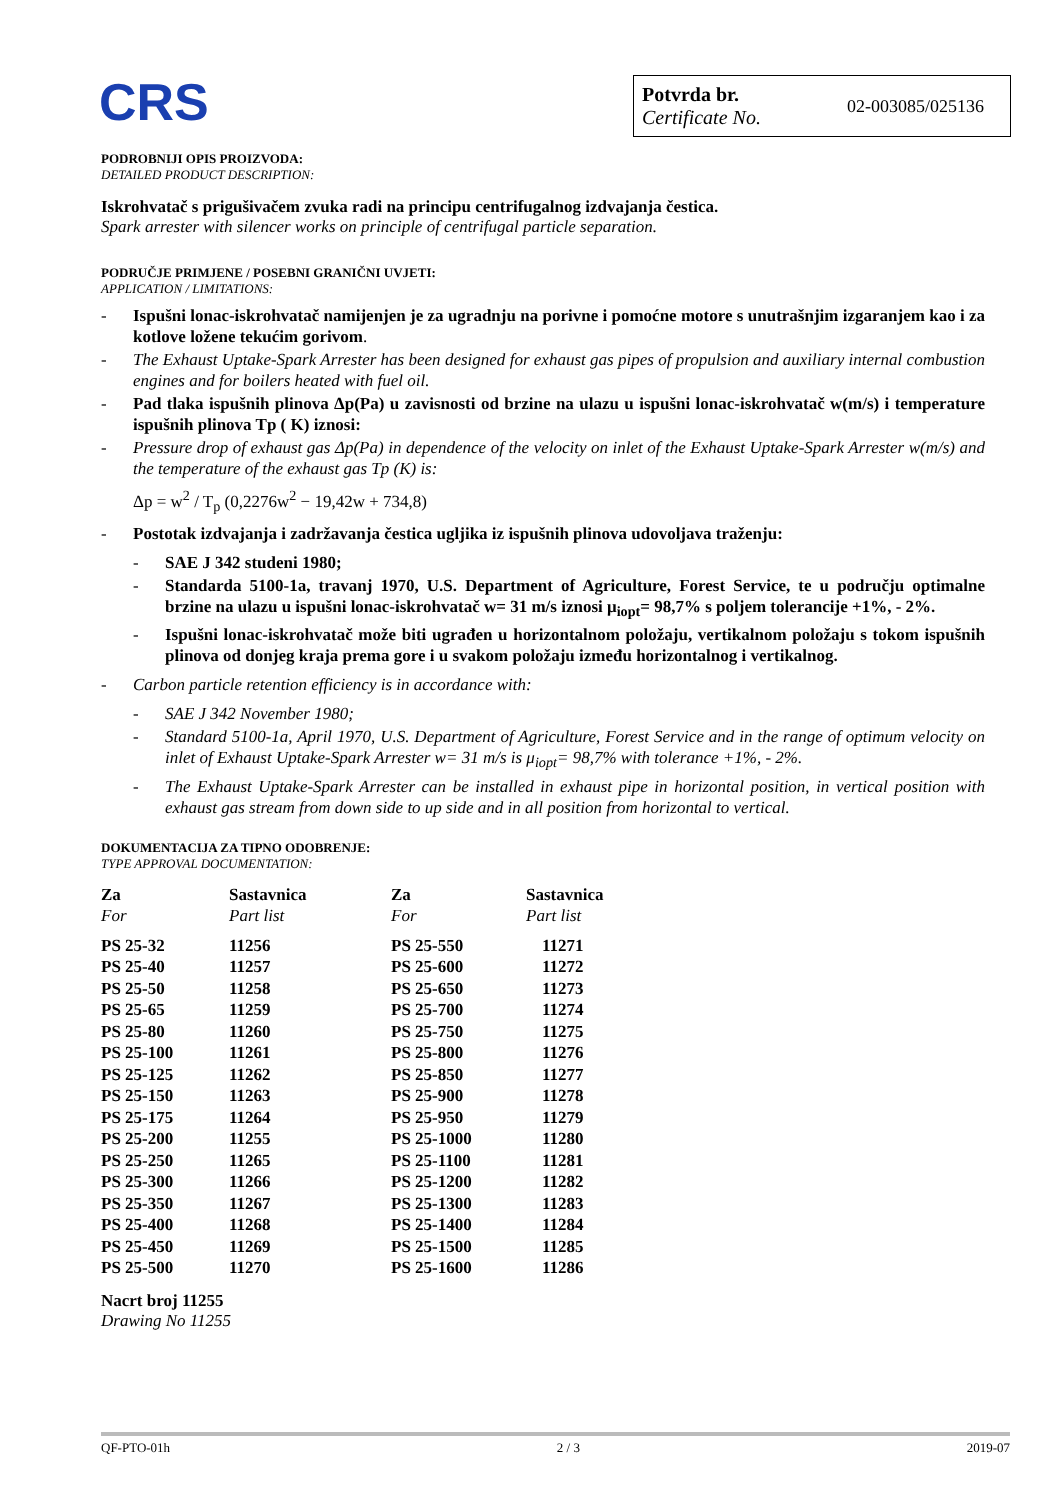CRS
Potvrda br.
Certificate No.
02-003085/025136
PODROBNIJI OPIS PROIZVODA:
DETAILED PRODUCT DESCRIPTION:
Iskrohvatač s prigušivačem zvuka radi na principu centrifugalnog izdvajanja čestica.
Spark arrester with silencer works on principle of centrifugal particle separation.
PODRUČJE PRIMJENE / POSEBNI GRANIČNI UVJETI:
APPLICATION / LIMITATIONS:
- Ispušni lonac-iskrohvatač namijenjen je za ugradnju na porivne i pomoćne motore s unutrašnjim izgaranjem kao i za kotlove ložene tekućim gorivom.
- The Exhaust Uptake-Spark Arrester has been designed for exhaust gas pipes of propulsion and auxiliary internal combustion engines and for boilers heated with fuel oil.
- Pad tlaka ispušnih plinova Δp(Pa) u zavisnosti od brzine na ulazu u ispušni lonac-iskrohvatač w(m/s) i temperature ispušnih plinova Tp ( K) iznosi:
- Pressure drop of exhaust gas Δp(Pa) in dependence of the velocity on inlet of the Exhaust Uptake-Spark Arrester w(m/s) and the temperature of the exhaust gas Tp (K) is:
Δp = w<sup>2</sup> / T<sub>p</sub> (0,2276w<sup>2</sup> − 19,42w + 734,8)
- Postotak izdvajanja i zadržavanja čestica ugljika iz ispušnih plinova udovoljava traženju:
- SAE J 342 studeni 1980;
- Standarda 5100-1a, travanj 1970, U.S. Department of Agriculture, Forest Service, te u području optimalne brzine na ulazu u ispušni lonac-iskrohvatač w= 31 m/s iznosi μ<sub>iopt</sub>= 98,7% s poljem tolerancije +1%, - 2%.
- Ispušni lonac-iskrohvatač može biti ugrađen u horizontalnom položaju, vertikalnom položaju s tokom ispušnih plinova od donjeg kraja prema gore i u svakom položaju između horizontalnog i vertikalnog.
- Carbon particle retention efficiency is in accordance with:
- SAE J 342 November 1980;
- Standard 5100-1a, April 1970, U.S. Department of Agriculture, Forest Service and in the range of optimum velocity on inlet of Exhaust Uptake-Spark Arrester w= 31 m/s is μ<sub>iopt</sub>= 98,7% with tolerance +1%, - 2%.
- The Exhaust Uptake-Spark Arrester can be installed in exhaust pipe in horizontal position, in vertical position with exhaust gas stream from down side to up side and in all position from horizontal to vertical.
DOKUMENTACIJA ZA TIPNO ODOBRENJE:
TYPE APPROVAL DOCUMENTATION:
| Za For | Sastavnica Part list | Za For | Sastavnica Part list |
| --- | --- | --- | --- |
| PS 25-32 | 11256 | PS 25-550 | 11271 |
| PS 25-40 | 11257 | PS 25-600 | 11272 |
| PS 25-50 | 11258 | PS 25-650 | 11273 |
| PS 25-65 | 11259 | PS 25-700 | 11274 |
| PS 25-80 | 11260 | PS 25-750 | 11275 |
| PS 25-100 | 11261 | PS 25-800 | 11276 |
| PS 25-125 | 11262 | PS 25-850 | 11277 |
| PS 25-150 | 11263 | PS 25-900 | 11278 |
| PS 25-175 | 11264 | PS 25-950 | 11279 |
| PS 25-200 | 11255 | PS 25-1000 | 11280 |
| PS 25-250 | 11265 | PS 25-1100 | 11281 |
| PS 25-300 | 11266 | PS 25-1200 | 11282 |
| PS 25-350 | 11267 | PS 25-1300 | 11283 |
| PS 25-400 | 11268 | PS 25-1400 | 11284 |
| PS 25-450 | 11269 | PS 25-1500 | 11285 |
| PS 25-500 | 11270 | PS 25-1600 | 11286 |
Nacrt broj 11255
Drawing No 11255
QF-PTO-01h 2 / 3 2019-07